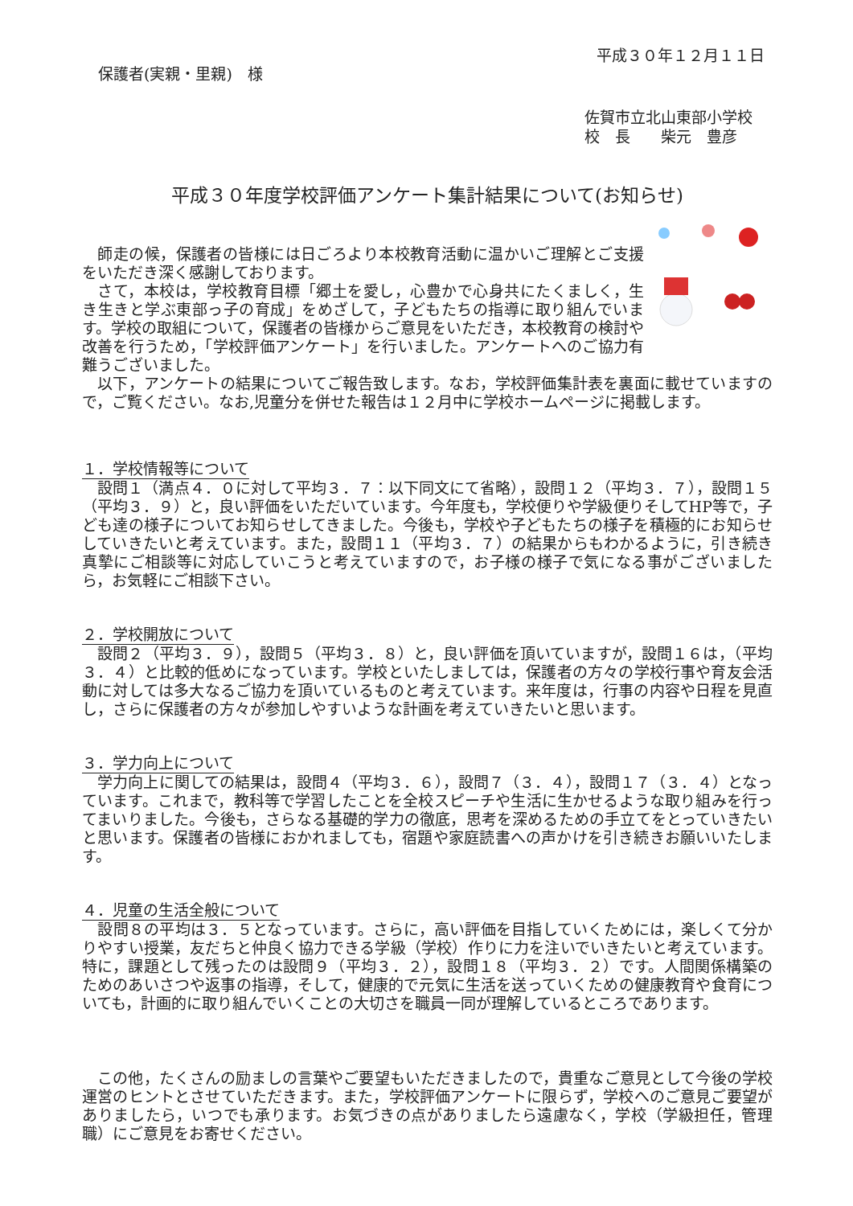平成３０年１２月１１日
保護者(実親・里親)　様
佐賀市立北山東部小学校
校　長　　柴元　豊彦
平成３０年度学校評価アンケート集計結果について(お知らせ)
　師走の候，保護者の皆様には日ごろより本校教育活動に温かいご理解とご支援をいただき深く感謝しております。
　さて，本校は，学校教育目標「郷土を愛し，心豊かで心身共にたくましく，生き生きと学ぶ東部っ子の育成」をめざして，子どもたちの指導に取り組んでいます。学校の取組について，保護者の皆様からご意見をいただき，本校教育の検討や改善を行うため，「学校評価アンケート」を行いました。アンケートへのご協力有難うございました。
　以下，アンケートの結果についてご報告致します。なお，学校評価集計表を裏面に載せていますので，ご覧ください。なお,児童分を併せた報告は１２月中に学校ホームページに掲載します。
１．学校情報等について
　設問１（満点４．０に対して平均３．７：以下同文にて省略），設問１２（平均３．７），設問１５（平均３．９）と，良い評価をいただいています。今年度も，学校便りや学級便りそしてHP等で，子ども達の様子についてお知らせしてきました。今後も，学校や子どもたちの様子を積極的にお知らせしていきたいと考えています。また，設問１１（平均３．７）の結果からもわかるように，引き続き真摯にご相談等に対応していこうと考えていますので，お子様の様子で気になる事がございましたら，お気軽にご相談下さい。
２．学校開放について
　設問２（平均３．９），設問５（平均３．８）と，良い評価を頂いていますが，設問１６は，（平均３．４）と比較的低めになっています。学校といたしましては，保護者の方々の学校行事や育友会活動に対しては多大なるご協力を頂いているものと考えています。来年度は，行事の内容や日程を見直し，さらに保護者の方々が参加しやすいような計画を考えていきたいと思います。
３．学力向上について
　学力向上に関しての結果は，設問４（平均３．６），設問７（３．４），設問１７（３．４）となっています。これまで，教科等で学習したことを全校スピーチや生活に生かせるような取り組みを行ってまいりました。今後も，さらなる基礎的学力の徹底，思考を深めるための手立てをとっていきたいと思います。保護者の皆様におかれましても，宿題や家庭読書への声かけを引き続きお願いいたします。
４．児童の生活全般について
　設問８の平均は３．５となっています。さらに，高い評価を目指していくためには，楽しくて分かりやすい授業，友だちと仲良く協力できる学級（学校）作りに力を注いでいきたいと考えています。特に，課題として残ったのは設問９（平均３．２），設問１８（平均３．２）です。人間関係構築のためのあいさつや返事の指導，そして，健康的で元気に生活を送っていくための健康教育や食育についても，計画的に取り組んでいくことの大切さを職員一同が理解しているところであります。
　この他，たくさんの励ましの言葉やご要望もいただきましたので，貴重なご意見として今後の学校運営のヒントとさせていただきます。また，学校評価アンケートに限らず，学校へのご意見ご要望がありましたら，いつでも承ります。お気づきの点がありましたら遠慮なく，学校（学級担任，管理職）にご意見をお寄せください。